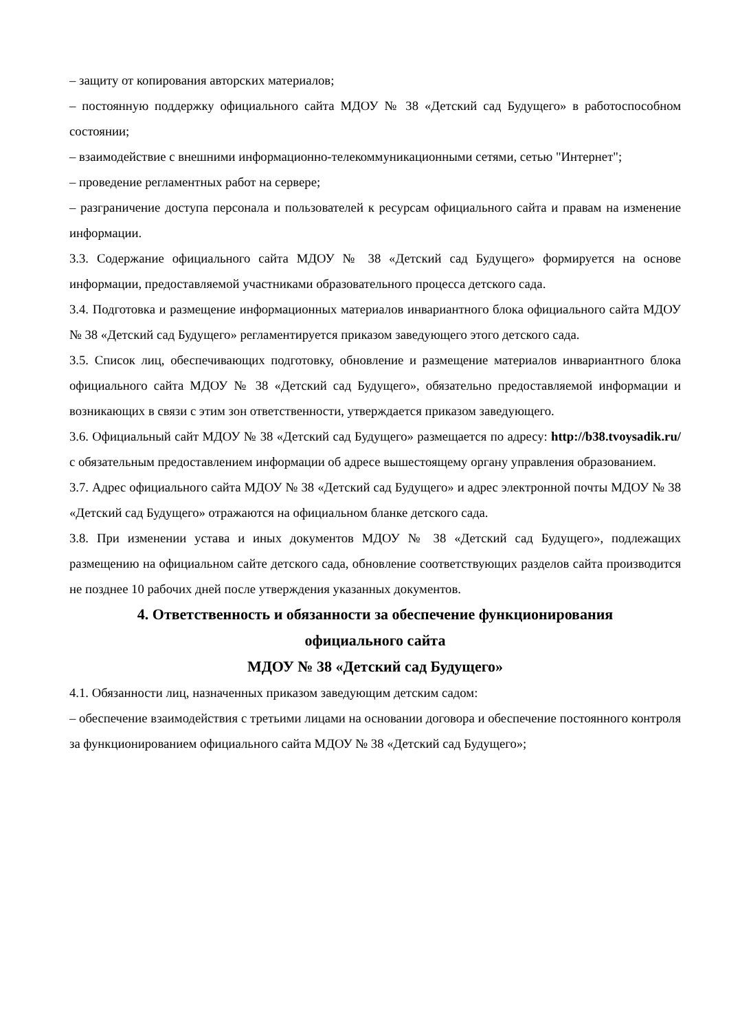– защиту от копирования авторских материалов;
– постоянную поддержку официального сайта МДОУ № 38 «Детский сад Будущего» в работоспособном состоянии;
– взаимодействие с внешними информационно-телекоммуникационными сетями, сетью "Интернет";
– проведение регламентных работ на сервере;
– разграничение доступа персонала и пользователей к ресурсам официального сайта и правам на изменение информации.
3.3. Содержание официального сайта МДОУ № 38 «Детский сад Будущего» формируется на основе информации, предоставляемой участниками образовательного процесса детского сада.
3.4. Подготовка и размещение информационных материалов инвариантного блока официального сайта МДОУ № 38 «Детский сад Будущего» регламентируется приказом заведующего этого детского сада.
3.5. Список лиц, обеспечивающих подготовку, обновление и размещение материалов инвариантного блока официального сайта МДОУ № 38 «Детский сад Будущего», обязательно предоставляемой информации и возникающих в связи с этим зон ответственности, утверждается приказом заведующего.
3.6. Официальный сайт МДОУ № 38 «Детский сад Будущего» размещается по адресу: http://b38.tvoysadik.ru/ с обязательным предоставлением информации об адресе вышестоящему органу управления образованием.
3.7. Адрес официального сайта МДОУ № 38 «Детский сад Будущего» и адрес электронной почты МДОУ № 38 «Детский сад Будущего» отражаются на официальном бланке детского сада.
3.8. При изменении устава и иных документов МДОУ № 38 «Детский сад Будущего», подлежащих размещению на официальном сайте детского сада, обновление соответствующих разделов сайта производится не позднее 10 рабочих дней после утверждения указанных документов.
4. Ответственность и обязанности за обеспечение функционирования
официального сайта
МДОУ № 38 «Детский сад Будущего»
4.1. Обязанности лиц, назначенных приказом заведующим детским садом:
– обеспечение взаимодействия с третьими лицами на основании договора и обеспечение постоянного контроля за функционированием официального сайта МДОУ № 38 «Детский сад Будущего»;